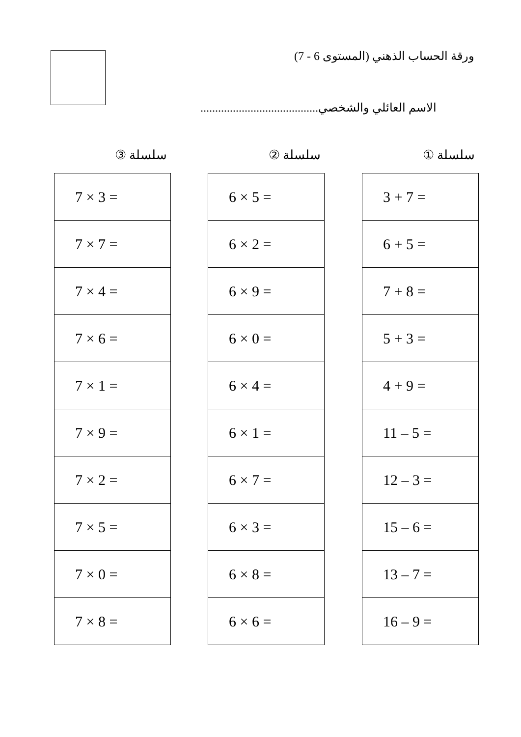ورقة الحساب الذهني (المستوى 6 - 7)
الاسم العائلي والشخصي........................................
سلسلة ①
| 3 + 7 = |
| 6 + 5 = |
| 7 + 8 = |
| 5 + 3 = |
| 4 + 9 = |
| 11 – 5 = |
| 12 – 3 = |
| 15 – 6 = |
| 13 – 7 = |
| 16 – 9 = |
سلسلة ②
| 6 × 5 = |
| 6 × 2 = |
| 6 × 9 = |
| 6 × 0 = |
| 6 × 4 = |
| 6 × 1 = |
| 6 × 7 = |
| 6 × 3 = |
| 6 × 8 = |
| 6 × 6 = |
سلسلة ③
| 7 × 3 = |
| 7 × 7 = |
| 7 × 4 = |
| 7 × 6 = |
| 7 × 1 = |
| 7 × 9 = |
| 7 × 2 = |
| 7 × 5 = |
| 7 × 0 = |
| 7 × 8 = |